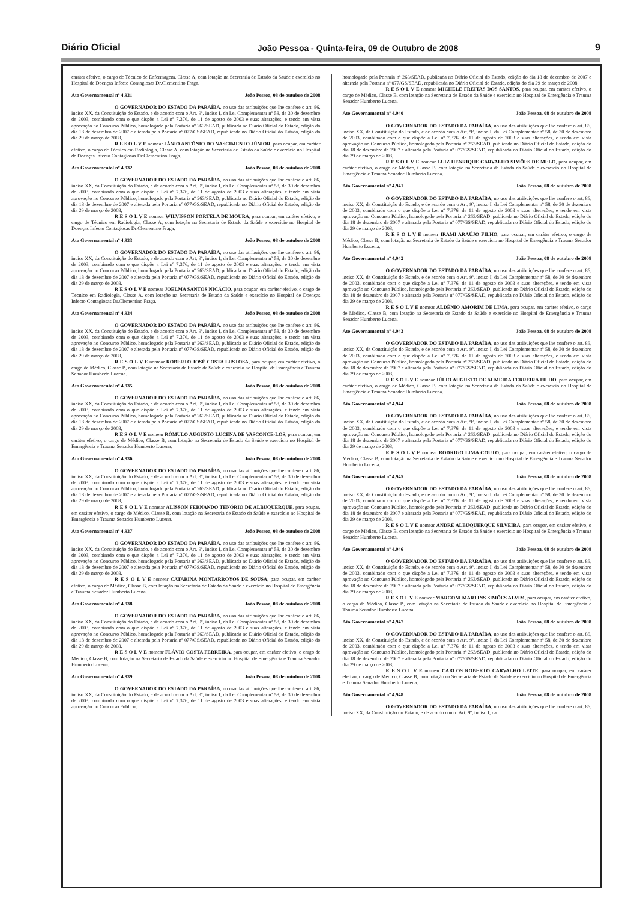Diário Oficial João Pessoa - Quinta-feira, 09 de Outubro de 2008 9
caráter efetivo, o cargo de Técnico de Enfermagem, Classe A, com lotação na Secretaria de Estado da Saúde e exercício no Hospital de Doenças Infecto Contagiosas Dr.Clementino Fraga.
Ato Governamental nº 4.931 João Pessoa, 08 de outubro de 2008
O GOVERNADOR DO ESTADO DA PARAÍBA, no uso das atribuições que lhe confere o art. 86, inciso XX, da Constituição do Estado, e de acordo com o Art. 9º, inciso I, da Lei Complementar nº 58, de 30 de dezembro de 2003, combinado com o que dispõe a Lei nº 7.376, de 11 de agosto de 2003 e suas alterações, e tendo em vista aprovação no Concurso Público, homologado pela Portaria nº 263/SEAD, publicada no Diário Oficial do Estado, edição do dia 18 de dezembro de 2007 e alterada pela Portaria nº 077/GS/SEAD, republicada no Diário Oficial do Estado, edição do dia 29 de março de 2008,
R E S O L V E nomear JÂNIO ANTÔNIO DO NASCIMENTO JÚNIOR, para ocupar, em caráter efetivo, o cargo de Técnico em Radiologia, Classe A, com lotação na Secretaria de Estado da Saúde e exercício no Hospital de Doenças Infecto Contagiosas Dr.Clementino Fraga.
Ato Governamental nº 4.932 João Pessoa, 08 de outubro de 2008
O GOVERNADOR DO ESTADO DA PARAÍBA, no uso das atribuições que lhe confere o art. 86, inciso XX, da Constituição do Estado, e de acordo com o Art. 9º, inciso I, da Lei Complementar nº 58, de 30 de dezembro de 2003, combinado com o que dispõe a Lei nº 7.376, de 11 de agosto de 2003 e suas alterações, e tendo em vista aprovação no Concurso Público, homologado pela Portaria nº 263/SEAD, publicada no Diário Oficial do Estado, edição do dia 18 de dezembro de 2007 e alterada pela Portaria nº 077/GS/SEAD, republicada no Diário Oficial do Estado, edição do dia 29 de março de 2008,
R E S O L V E nomear WILVISSON PORTELA DE MOURA, para ocupar, em caráter efetivo, o cargo de Técnico em Radiologia, Classe A, com lotação na Secretaria de Estado da Saúde e exercício no Hospital de Doenças Infecto Contagiosas Dr.Clementino Fraga.
Ato Governamental nº 4.933 João Pessoa, 08 de outubro de 2008
O GOVERNADOR DO ESTADO DA PARAÍBA, no uso das atribuições que lhe confere o art. 86, inciso XX, da Constituição do Estado, e de acordo com o Art. 9º, inciso I, da Lei Complementar nº 58, de 30 de dezembro de 2003, combinado com o que dispõe a Lei nº 7.376, de 11 de agosto de 2003 e suas alterações, e tendo em vista aprovação no Concurso Público, homologado pela Portaria nº 263/SEAD, publicada no Diário Oficial do Estado, edição do dia 18 de dezembro de 2007 e alterada pela Portaria nº 077/GS/SEAD, republicada no Diário Oficial do Estado, edição do dia 29 de março de 2008,
R E S O L V E nomear JOELMA SANTOS NICÁCIO, para ocupar, em caráter efetivo, o cargo de Técnico em Radiologia, Classe A, com lotação na Secretaria de Estado da Saúde e exercício no Hospital de Doenças Infecto Contagiosas Dr.Clementino Fraga.
Ato Governamental nº 4.934 João Pessoa, 08 de outubro de 2008
O GOVERNADOR DO ESTADO DA PARAÍBA, no uso das atribuições que lhe confere o art. 86, inciso XX, da Constituição do Estado, e de acordo com o Art. 9º, inciso I, da Lei Complementar nº 58, de 30 de dezembro de 2003, combinado com o que dispõe a Lei nº 7.376, de 11 de agosto de 2003 e suas alterações, e tendo em vista aprovação no Concurso Público, homologado pela Portaria nº 263/SEAD, publicada no Diário Oficial do Estado, edição do dia 18 de dezembro de 2007 e alterada pela Portaria nº 077/GS/SEAD, republicada no Diário Oficial do Estado, edição do dia 29 de março de 2008,
R E S O L V E nomear ROBERTO JOSÉ COSTA LUSTOSA, para ocupar, em caráter efetivo, o cargo de Médico, Classe B, com lotação na Secretaria de Estado da Saúde e exercício no Hospital de Emergência e Trauma Senador Humberto Lucena.
Ato Governamental nº 4.935 João Pessoa, 08 de outubro de 2008
O GOVERNADOR DO ESTADO DA PARAÍBA, no uso das atribuições que lhe confere o art. 86, inciso XX, da Constituição do Estado, e de acordo com o Art. 9º, inciso I, da Lei Complementar nº 58, de 30 de dezembro de 2003, combinado com o que dispõe a Lei nº 7.376, de 11 de agosto de 2003 e suas alterações, e tendo em vista aprovação no Concurso Público, homologado pela Portaria nº 263/SEAD, publicada no Diário Oficial do Estado, edição do dia 18 de dezembro de 2007 e alterada pela Portaria nº 077/GS/SEAD, republicada no Diário Oficial do Estado, edição do dia 29 de março de 2008,
R E S O L V E nomear RÔMULO AUGUSTO LUCENA DE VASCONCE-LOS, para ocupar, em caráter efetivo, o cargo de Médico, Classe B, com lotação na Secretaria de Estado da Saúde e exercício no Hospital de Emergência e Trauma Senador Humberto Lucena.
Ato Governamental nº 4.936 João Pessoa, 08 de outubro de 2008
O GOVERNADOR DO ESTADO DA PARAÍBA, no uso das atribuições que lhe confere o art. 86, inciso XX, da Constituição do Estado, e de acordo com o Art. 9º, inciso I, da Lei Complementar nº 58, de 30 de dezembro de 2003, combinado com o que dispõe a Lei nº 7.376, de 11 de agosto de 2003 e suas alterações, e tendo em vista aprovação no Concurso Público, homologado pela Portaria nº 263/SEAD, publicada no Diário Oficial do Estado, edição do dia 18 de dezembro de 2007 e alterada pela Portaria nº 077/GS/SEAD, republicada no Diário Oficial do Estado, edição do dia 29 de março de 2008,
R E S O L V E nomear ALISSON FERNANDO TENÓRIO DE ALBUQUERQUE, para ocupar, em caráter efetivo, o cargo de Médico, Classe B, com lotação na Secretaria de Estado da Saúde e exercício no Hospital de Emergência e Trauma Senador Humberto Lucena.
Ato Governamental nº 4.937 João Pessoa, 08 de outubro de 2008
O GOVERNADOR DO ESTADO DA PARAÍBA, no uso das atribuições que lhe confere o art. 86, inciso XX, da Constituição do Estado, e de acordo com o Art. 9º, inciso I, da Lei Complementar nº 58, de 30 de dezembro de 2003, combinado com o que dispõe a Lei nº 7.376, de 11 de agosto de 2003 e suas alterações, e tendo em vista aprovação no Concurso Público, homologado pela Portaria nº 263/SEAD, publicada no Diário Oficial do Estado, edição do dia 18 de dezembro de 2007 e alterada pela Portaria nº 077/GS/SEAD, republicada no Diário Oficial do Estado, edição do dia 29 de março de 2008,
R E S O L V E nomear CATARINA MONTARROYOS DE SOUSA, para ocupar, em caráter efetivo, o cargo de Médico, Classe B, com lotação na Secretaria de Estado da Saúde e exercício no Hospital de Emergência e Trauma Senador Humberto Lucena.
Ato Governamental nº 4.938 João Pessoa, 08 de outubro de 2008
O GOVERNADOR DO ESTADO DA PARAÍBA, no uso das atribuições que lhe confere o art. 86, inciso XX, da Constituição do Estado, e de acordo com o Art. 9º, inciso I, da Lei Complementar nº 58, de 30 de dezembro de 2003, combinado com o que dispõe a Lei nº 7.376, de 11 de agosto de 2003 e suas alterações, e tendo em vista aprovação no Concurso Público, homologado pela Portaria nº 263/SEAD, publicada no Diário Oficial do Estado, edição do dia 18 de dezembro de 2007 e alterada pela Portaria nº 077/GS/SEAD, republicada no Diário Oficial do Estado, edição do dia 29 de março de 2008,
R E S O L V E nomear FLÁVIO COSTA FERREIRA, para ocupar, em caráter efetivo, o cargo de Médico, Classe B, com lotação na Secretaria de Estado da Saúde e exercício no Hospital de Emergência e Trauma Senador Humberto Lucena.
Ato Governamental nº 4.939 João Pessoa, 08 de outubro de 2008
O GOVERNADOR DO ESTADO DA PARAÍBA, no uso das atribuições que lhe confere o art. 86, inciso XX, da Constituição do Estado, e de acordo com o Art. 9º, inciso I, da Lei Complementar nº 58, de 30 de dezembro de 2003, combinado com o que dispõe a Lei nº 7.376, de 11 de agosto de 2003 e suas alterações, e tendo em vista aprovação no Concurso Público,
homologado pela Portaria nº 263/SEAD, publicada no Diário Oficial do Estado, edição do dia 18 de dezembro de 2007 e alterada pela Portaria nº 077/GS/SEAD, republicada no Diário Oficial do Estado, edição do dia 29 de março de 2008,
R E S O L V E nomear MICHELE FREITAS DOS SANTOS, para ocupar, em caráter efetivo, o cargo de Médico, Classe B, com lotação na Secretaria de Estado da Saúde e exercício no Hospital de Emergência e Trauma Senador Humberto Lucena.
Ato Governamental nº 4.940 João Pessoa, 08 de outubro de 2008
O GOVERNADOR DO ESTADO DA PARAÍBA, no uso das atribuições que lhe confere o art. 86, inciso XX, da Constituição do Estado, e de acordo com o Art. 9º, inciso I, da Lei Complementar nº 58, de 30 de dezembro de 2003, combinado com o que dispõe a Lei nº 7.376, de 11 de agosto de 2003 e suas alterações, e tendo em vista aprovação no Concurso Público, homologado pela Portaria nº 263/SEAD, publicada no Diário Oficial do Estado, edição do dia 18 de dezembro de 2007 e alterada pela Portaria nº 077/GS/SEAD, republicada no Diário Oficial do Estado, edição do dia 29 de março de 2008,
R E S O L V E nomear LUIZ HENRIQUE CARVALHO SIMÕES DE MELO, para ocupar, em caráter efetivo, o cargo de Médico, Classe B, com lotação na Secretaria de Estado da Saúde e exercício no Hospital de Emergência e Trauma Senador Humberto Lucena.
Ato Governamental nº 4.941 João Pessoa, 08 de outubro de 2008
O GOVERNADOR DO ESTADO DA PARAÍBA, no uso das atribuições que lhe confere o art. 86, inciso XX, da Constituição do Estado, e de acordo com o Art. 9º, inciso I, da Lei Complementar nº 58, de 30 de dezembro de 2003, combinado com o que dispõe a Lei nº 7.376, de 11 de agosto de 2003 e suas alterações, e tendo em vista aprovação no Concurso Público, homologado pela Portaria nº 263/SEAD, publicada no Diário Oficial do Estado, edição do dia 18 de dezembro de 2007 e alterada pela Portaria nº 077/GS/SEAD, republicada no Diário Oficial do Estado, edição do dia 29 de março de 2008,
R E S O L V E nomear IRAMI ARAÚJO FILHO, para ocupar, em caráter efetivo, o cargo de Médico, Classe B, com lotação na Secretaria de Estado da Saúde e exercício no Hospital de Emergência e Trauma Senador Humberto Lucena.
Ato Governamental nº 4.942 João Pessoa, 08 de outubro de 2008
O GOVERNADOR DO ESTADO DA PARAÍBA, no uso das atribuições que lhe confere o art. 86, inciso XX, da Constituição do Estado, e de acordo com o Art. 9º, inciso I, da Lei Complementar nº 58, de 30 de dezembro de 2003, combinado com o que dispõe a Lei nº 7.376, de 11 de agosto de 2003 e suas alterações, e tendo em vista aprovação no Concurso Público, homologado pela Portaria nº 263/SEAD, publicada no Diário Oficial do Estado, edição do dia 18 de dezembro de 2007 e alterada pela Portaria nº 077/GS/SEAD, republicada no Diário Oficial do Estado, edição do dia 29 de março de 2008,
R E S O L V E nomear ALDÊNIO AMORIM DE LIMA, para ocupar, em caráter efetivo, o cargo de Médico, Classe B, com lotação na Secretaria de Estado da Saúde e exercício no Hospital de Emergência e Trauma Senador Humberto Lucena.
Ato Governamental nº 4.943 João Pessoa, 08 de outubro de 2008
O GOVERNADOR DO ESTADO DA PARAÍBA, no uso das atribuições que lhe confere o art. 86, inciso XX, da Constituição do Estado, e de acordo com o Art. 9º, inciso I, da Lei Complementar nº 58, de 30 de dezembro de 2003, combinado com o que dispõe a Lei nº 7.376, de 11 de agosto de 2003 e suas alterações, e tendo em vista aprovação no Concurso Público, homologado pela Portaria nº 263/SEAD, publicada no Diário Oficial do Estado, edição do dia 18 de dezembro de 2007 e alterada pela Portaria nº 077/GS/SEAD, republicada no Diário Oficial do Estado, edição do dia 29 de março de 2008,
R E S O L V E nomear JÚLIO AUGUSTO DE ALMEIDA FERREIRA FILHO, para ocupar, em caráter efetivo, o cargo de Médico, Classe B, com lotação na Secretaria de Estado da Saúde e exercício no Hospital de Emergência e Trauma Senador Humberto Lucena.
Ato Governamental nº 4.944 João Pessoa, 08 de outubro de 2008
O GOVERNADOR DO ESTADO DA PARAÍBA, no uso das atribuições que lhe confere o art. 86, inciso XX, da Constituição do Estado, e de acordo com o Art. 9º, inciso I, da Lei Complementar nº 58, de 30 de dezembro de 2003, combinado com o que dispõe a Lei nº 7.376, de 11 de agosto de 2003 e suas alterações, e tendo em vista aprovação no Concurso Público, homologado pela Portaria nº 263/SEAD, publicada no Diário Oficial do Estado, edição do dia 18 de dezembro de 2007 e alterada pela Portaria nº 077/GS/SEAD, republicada no Diário Oficial do Estado, edição do dia 29 de março de 2008,
R E S O L V E nomear RODRIGO LIMA COUTO, para ocupar, em caráter efetivo, o cargo de Médico, Classe B, com lotação na Secretaria de Estado da Saúde e exercício no Hospital de Emergência e Trauma Senador Humberto Lucena.
Ato Governamental nº 4.945 João Pessoa, 08 de outubro de 2008
O GOVERNADOR DO ESTADO DA PARAÍBA, no uso das atribuições que lhe confere o art. 86, inciso XX, da Constituição do Estado, e de acordo com o Art. 9º, inciso I, da Lei Complementar nº 58, de 30 de dezembro de 2003, combinado com o que dispõe a Lei nº 7.376, de 11 de agosto de 2003 e suas alterações, e tendo em vista aprovação no Concurso Público, homologado pela Portaria nº 263/SEAD, publicada no Diário Oficial do Estado, edição do dia 18 de dezembro de 2007 e alterada pela Portaria nº 077/GS/SEAD, republicada no Diário Oficial do Estado, edição do dia 29 de março de 2008,
R E S O L V E nomear ANDRÉ ALBUQUERQUE SILVEIRA, para ocupar, em caráter efetivo, o cargo de Médico, Classe B, com lotação na Secretaria de Estado da Saúde e exercício no Hospital de Emergência e Trauma Senador Humberto Lucena.
Ato Governamental nº 4.946 João Pessoa, 08 de outubro de 2008
O GOVERNADOR DO ESTADO DA PARAÍBA, no uso das atribuições que lhe confere o art. 86, inciso XX, da Constituição do Estado, e de acordo com o Art. 9º, inciso I, da Lei Complementar nº 58, de 30 de dezembro de 2003, combinado com o que dispõe a Lei nº 7.376, de 11 de agosto de 2003 e suas alterações, e tendo em vista aprovação no Concurso Público, homologado pela Portaria nº 263/SEAD, publicada no Diário Oficial do Estado, edição do dia 18 de dezembro de 2007 e alterada pela Portaria nº 077/GS/SEAD, republicada no Diário Oficial do Estado, edição do dia 29 de março de 2008,
R E S O L V E nomear MARCONI MARTINS SIMÕES ALVIM, para ocupar, em caráter efetivo, o cargo de Médico, Classe B, com lotação na Secretaria de Estado da Saúde e exercício no Hospital de Emergência e Trauma Senador Humberto Lucena.
Ato Governamental nº 4.947 João Pessoa, 08 de outubro de 2008
O GOVERNADOR DO ESTADO DA PARAÍBA, no uso das atribuições que lhe confere o art. 86, inciso XX, da Constituição do Estado, e de acordo com o Art. 9º, inciso I, da Lei Complementar nº 58, de 30 de dezembro de 2003, combinado com o que dispõe a Lei nº 7.376, de 11 de agosto de 2003 e suas alterações, e tendo em vista aprovação no Concurso Público, homologado pela Portaria nº 263/SEAD, publicada no Diário Oficial do Estado, edição do dia 18 de dezembro de 2007 e alterada pela Portaria nº 077/GS/SEAD, republicada no Diário Oficial do Estado, edição do dia 29 de março de 2008,
R E S O L V E nomear CARLOS ROBERTO CARVALHO LEITE, para ocupar, em caráter efetivo, o cargo de Médico, Classe B, com lotação na Secretaria de Estado da Saúde e exercício no Hospital de Emergência e Trauma Senador Humberto Lucena.
Ato Governamental nº 4.948 João Pessoa, 08 de outubro de 2008
O GOVERNADOR DO ESTADO DA PARAÍBA, no uso das atribuições que lhe confere o art. 86, inciso XX, da Constituição do Estado, e de acordo com o Art. 9º, inciso I, da